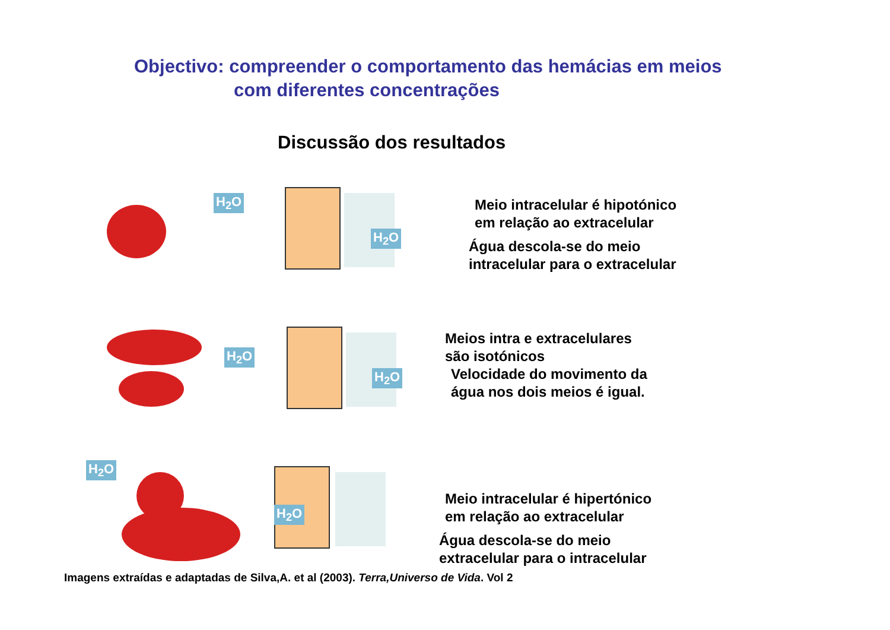Objectivo: compreender o comportamento das hemácias em meios
com diferentes concentrações
Discussão dos resultados
H<sub>2</sub>O
H<sub>2</sub>O
Meio intracelular é hipotónico
em relação ao extracelular
Água descola-se do meio
intracelular para o extracelular
H<sub>2</sub>O
H<sub>2</sub>O
Meios intra e extracelulares
são isotónicos
Velocidade do movimento da
água nos dois meios é igual.
H<sub>2</sub>O
H<sub>2</sub>O
Meio intracelular é hipertónico
em relação ao extracelular
Água descola-se do meio
extracelular para o intracelular
Imagens extraídas e adaptadas de Silva,A. et al (2003). Terra,Universo de Vida. Vol 2